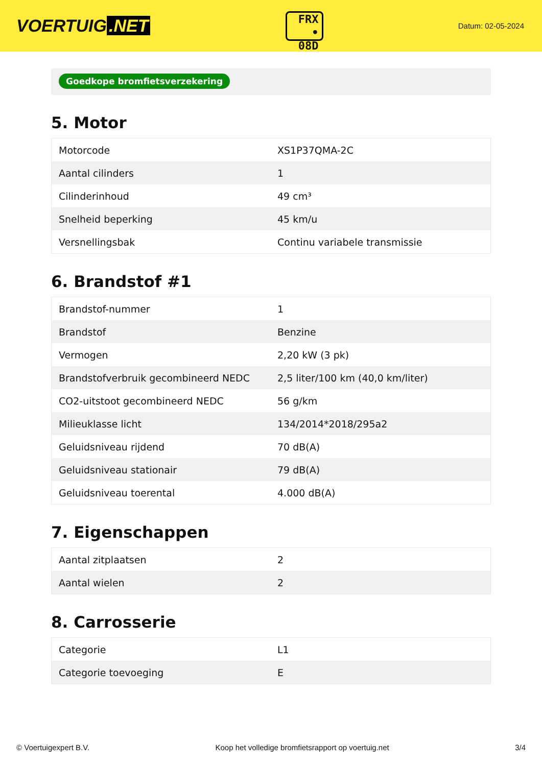VOERTUIG.NET
FRX
• 08D
Datum: 02-05-2024
Goedkope bromfietsverzekering
5. Motor
| Motorcode | XS1P37QMA-2C |
| Aantal cilinders | 1 |
| Cilinderinhoud | 49 cm³ |
| Snelheid beperking | 45 km/u |
| Versnellingsbak | Continu variabele transmissie |
6. Brandstof #1
| Brandstof-nummer | 1 |
| Brandstof | Benzine |
| Vermogen | 2,20 kW (3 pk) |
| Brandstofverbruik gecombineerd NEDC | 2,5 liter/100 km (40,0 km/liter) |
| CO2-uitstoot gecombineerd NEDC | 56 g/km |
| Milieuklasse licht | 134/2014*2018/295a2 |
| Geluidsniveau rijdend | 70 dB(A) |
| Geluidsniveau stationair | 79 dB(A) |
| Geluidsniveau toerental | 4.000 dB(A) |
7. Eigenschappen
| Aantal zitplaatsen | 2 |
| Aantal wielen | 2 |
8. Carrosserie
| Categorie | L1 |
| Categorie toevoeging | E |
© Voertuigexpert B.V. Koop het volledige bromfietsrapport op voertuig.net 3/4